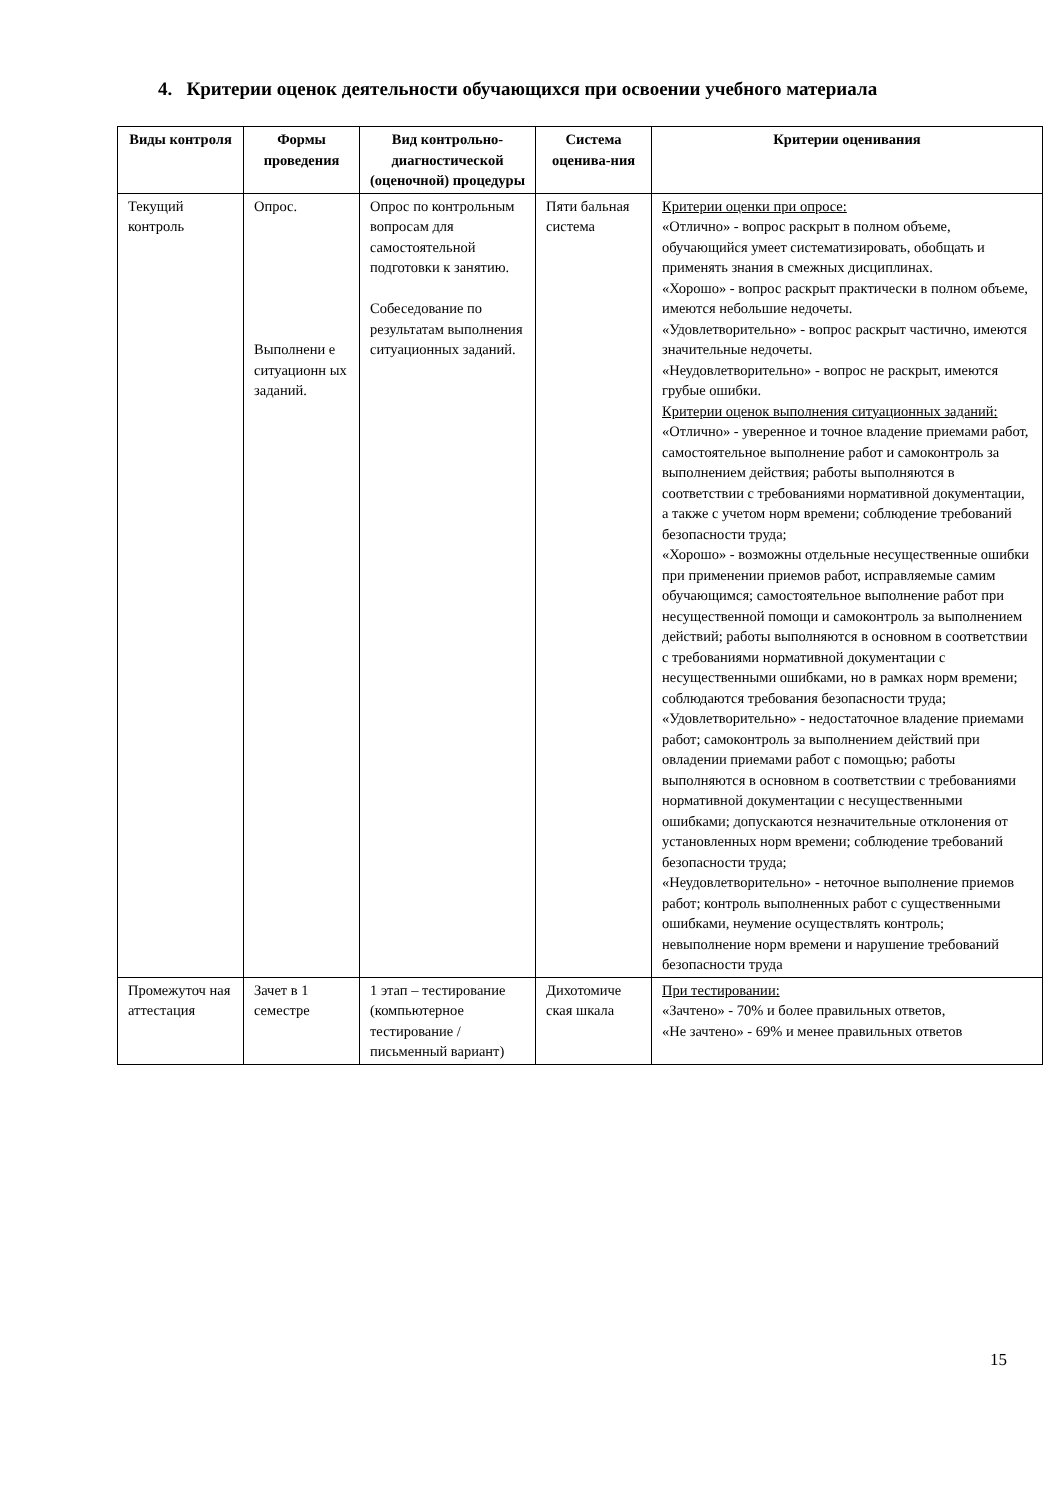4. Критерии оценок деятельности обучающихся при освоении учебного материала
| Виды контроля | Формы проведения | Вид контрольно-диагностической (оценочной) процедуры | Система оценива-ния | Критерии оценивания |
| --- | --- | --- | --- | --- |
| Текущий контроль | Опрос. Выполнени е ситуационн ых заданий. | Опрос по контрольным вопросам для самостоятельной подготовки к занятию. Собеседование по результатам выполнения ситуационных заданий. | Пяти бальная система | Критерии оценки при опросе: «Отлично» - вопрос раскрыт в полном объеме, обучающийся умеет систематизировать, обобщать и применять знания в смежных дисциплинах. «Хорошо» - вопрос раскрыт практически в полном объеме, имеются небольшие недочеты. «Удовлетворительно» - вопрос раскрыт частично, имеются значительные недочеты. «Неудовлетворительно» - вопрос не раскрыт, имеются грубые ошибки. Критерии оценок выполнения ситуационных заданий: «Отлично» - уверенное и точное владение приемами работ, самостоятельное выполнение работ и самоконтроль за выполнением действия; работы выполняются в соответствии с требованиями нормативной документации, а также с учетом норм времени; соблюдение требований безопасности труда; «Хорошо» - возможны отдельные несущественные ошибки при применении приемов работ, исправляемые самим обучающимся; самостоятельное выполнение работ при несущественной помощи и самоконтроль за выполнением действий; работы выполняются в основном в соответствии с требованиями нормативной документации с несущественными ошибками, но в рамках норм времени; соблюдаются требования безопасности труда; «Удовлетворительно» - недостаточное владение приемами работ; самоконтроль за выполнением действий при овладении приемами работ с помощью; работы выполняются в основном в соответствии с требованиями нормативной документации с несущественными ошибками; допускаются незначительные отклонения от установленных норм времени; соблюдение требований безопасности труда; «Неудовлетворительно» - неточное выполнение приемов работ; контроль выполненных работ с существенными ошибками, неумение осуществлять контроль; невыполнение норм времени и нарушение требований безопасности труда |
| Промежуточ ная аттестация | Зачет в 1 семестре | 1 этап – тестирование (компьютерное тестирование / письменный вариант) | Дихотомиче ская шкала | При тестировании: «Зачтено» - 70% и более правильных ответов, «Не зачтено» - 69% и менее правильных ответов |
15